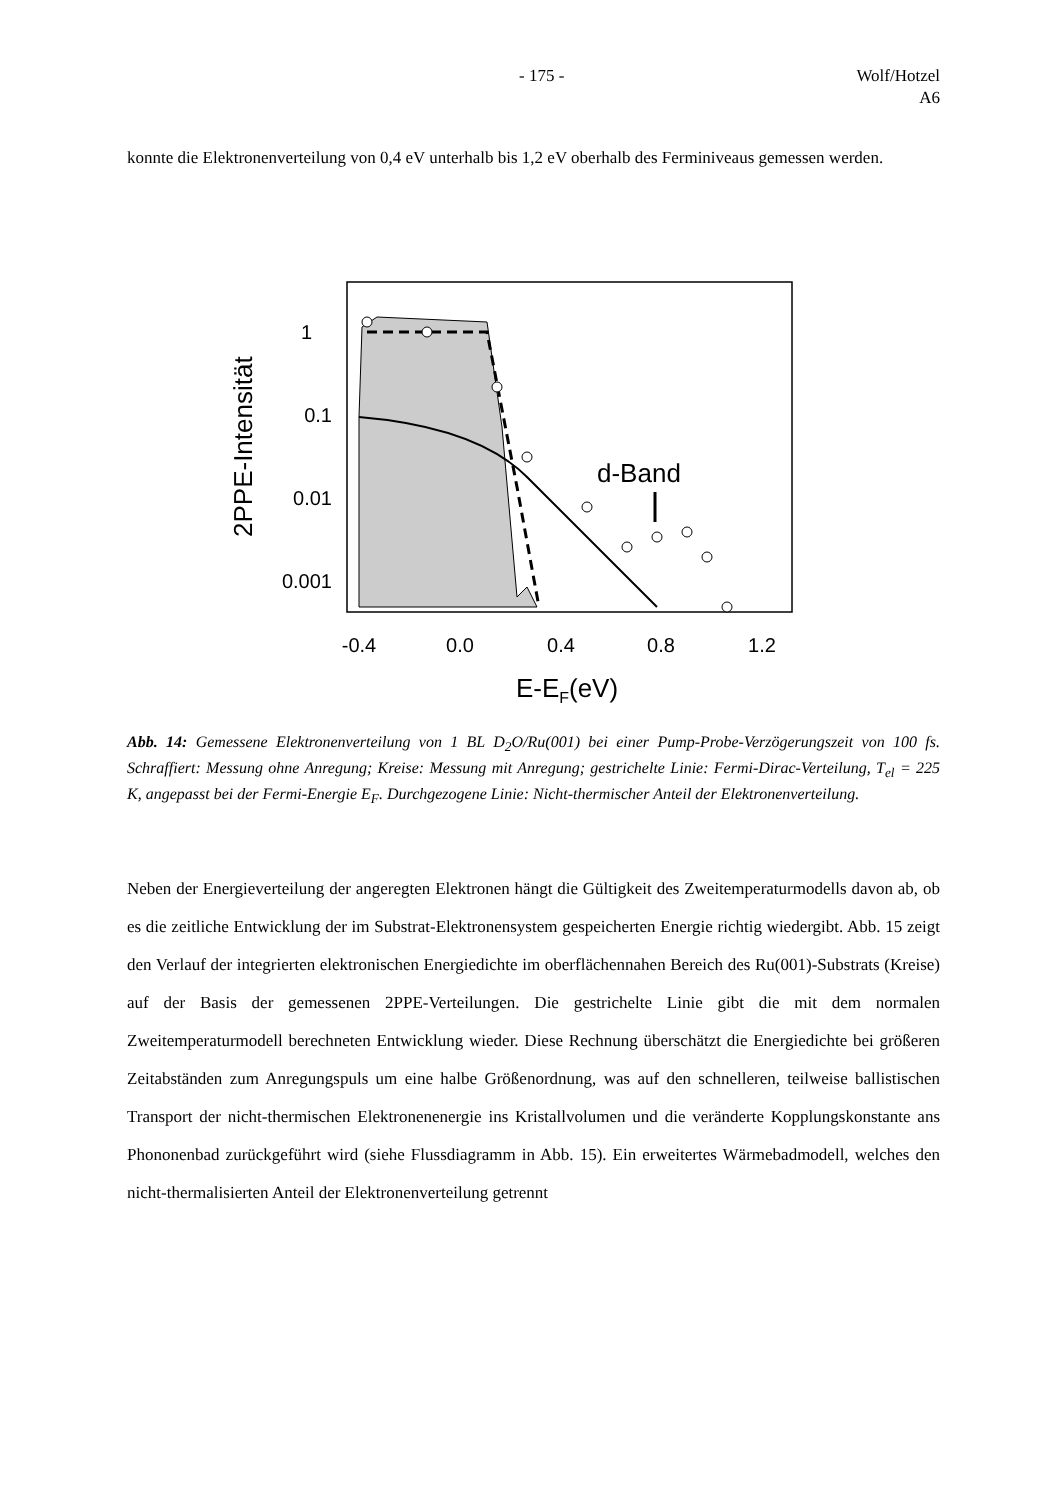- 175 - Wolf/Hotzel
A6
konnte die Elektronenverteilung von 0,4 eV unterhalb bis 1,2 eV oberhalb des Ferminiveaus gemessen werden.
d-Band
1
0.1
0.01
0.001
-0.4
0.0
0.4
0.8
1.2
E-EF(eV)
2PPE-Intensität
Abb. 14: Gemessene Elektronenverteilung von 1 BL D<sub>2</sub>O/Ru(001) bei einer Pump-Probe-Verzögerungszeit von 100 fs. Schraffiert: Messung ohne Anregung; Kreise: Messung mit Anregung; gestrichelte Linie: Fermi-Dirac-Verteilung, T<sub>el</sub> = 225 K, angepasst bei der Fermi-Energie E<sub>F</sub>. Durchgezogene Linie: Nicht-thermischer Anteil der Elektronenverteilung.
Neben der Energieverteilung der angeregten Elektronen hängt die Gültigkeit des Zweitemperaturmodells davon ab, ob es die zeitliche Entwicklung der im Substrat-Elektronensystem gespeicherten Energie richtig wiedergibt. Abb. 15 zeigt den Verlauf der integrierten elektronischen Energiedichte im oberflächennahen Bereich des Ru(001)-Substrats (Kreise) auf der Basis der gemessenen 2PPE-Verteilungen. Die gestrichelte Linie gibt die mit dem normalen Zweitemperaturmodell berechneten Entwicklung wieder. Diese Rechnung überschätzt die Energiedichte bei größeren Zeitabständen zum Anregungspuls um eine halbe Größenordnung, was auf den schnelleren, teilweise ballistischen Transport der nicht-thermischen Elektronenenergie ins Kristallvolumen und die veränderte Kopplungskonstante ans Phononenbad zurückgeführt wird (siehe Flussdiagramm in Abb. 15). Ein erweitertes Wärmebadmodell, welches den nicht-thermalisierten Anteil der Elektronenverteilung getrennt